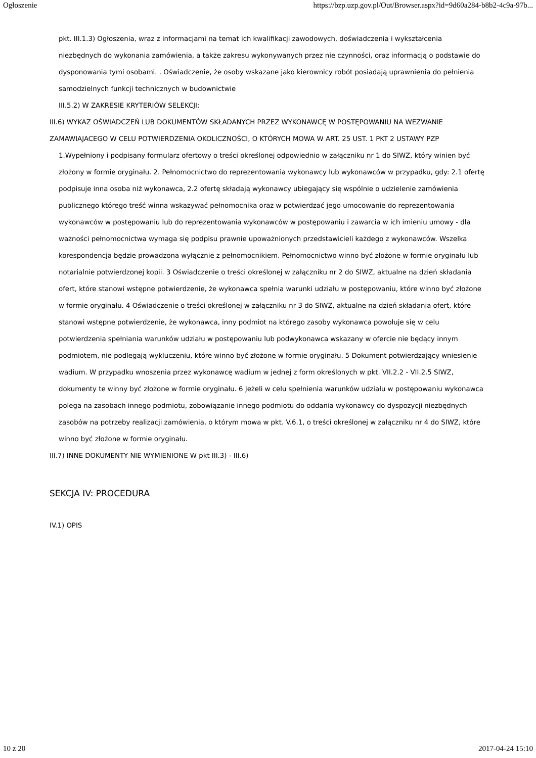Ogłoszenie https://bzp.uzp.gov.pl/Out/Browser.aspx?id=9d60a284-b8b2-4c9a-97b...
pkt. III.1.3) Ogłoszenia, wraz z informacjami na temat ich kwalifikacji zawodowych, doświadczenia i wykształcenia niezbędnych do wykonania zamówienia, a także zakresu wykonywanych przez nie czynności, oraz informacją o podstawie do dysponowania tymi osobami. . Oświadczenie, że osoby wskazane jako kierownicy robót posiadają uprawnienia do pełnienia samodzielnych funkcji technicznych w budownictwie
III.5.2) W ZAKRESIE KRYTERIÓW SELEKCJI:
III.6) WYKAZ OŚWIADCZEŃ LUB DOKUMENTÓW SKŁADANYCH PRZEZ WYKONAWCĘ W POSTĘPOWANIU NA WEZWANIE ZAMAWIAJACEGO W CELU POTWIERDZENIA OKOLICZNOŚCI, O KTÓRYCH MOWA W ART. 25 UST. 1 PKT 2 USTAWY PZP
1.Wypełniony i podpisany formularz ofertowy o treści określonej odpowiednio w załączniku nr 1 do SIWZ, który winien być złożony w formie oryginału. 2. Pełnomocnictwo do reprezentowania wykonawcy lub wykonawców w przypadku, gdy: 2.1 ofertę podpisuje inna osoba niż wykonawca, 2.2 ofertę składają wykonawcy ubiegający się wspólnie o udzielenie zamówienia publicznego którego treść winna wskazywać pełnomocnika oraz w potwierdzać jego umocowanie do reprezentowania wykonawców w postępowaniu lub do reprezentowania wykonawców w postępowaniu i zawarcia w ich imieniu umowy - dla ważności pełnomocnictwa wymaga się podpisu prawnie upoważnionych przedstawicieli każdego z wykonawców. Wszelka korespondencja będzie prowadzona wyłącznie z pełnomocnikiem. Pełnomocnictwo winno być złożone w formie oryginału lub notarialnie potwierdzonej kopii. 3 Oświadczenie o treści określonej w załączniku nr 2 do SIWZ, aktualne na dzień składania ofert, które stanowi wstępne potwierdzenie, że wykonawca spełnia warunki udziału w postępowaniu, które winno być złożone w formie oryginału. 4 Oświadczenie o treści określonej w załączniku nr 3 do SIWZ, aktualne na dzień składania ofert, które stanowi wstępne potwierdzenie, że wykonawca, inny podmiot na którego zasoby wykonawca powołuje się w celu potwierdzenia spełniania warunków udziału w postępowaniu lub podwykonawca wskazany w ofercie nie będący innym podmiotem, nie podlegają wykluczeniu, które winno być złożone w formie oryginału. 5 Dokument potwierdzający wniesienie wadium. W przypadku wnoszenia przez wykonawcę wadium w jednej z form określonych w pkt. VII.2.2 - VII.2.5 SIWZ, dokumenty te winny być złożone w formie oryginału. 6 Jeżeli w celu spełnienia warunków udziału w postępowaniu wykonawca polega na zasobach innego podmiotu, zobowiązanie innego podmiotu do oddania wykonawcy do dyspozycji niezbędnych zasobów na potrzeby realizacji zamówienia, o którym mowa w pkt. V.6.1, o treści określonej w załączniku nr 4 do SIWZ, które winno być złożone w formie oryginału.
III.7) INNE DOKUMENTY NIE WYMIENIONE W pkt III.3) - III.6)
SEKCJA IV: PROCEDURA
IV.1) OPIS
10 z 20 2017-04-24 15:10